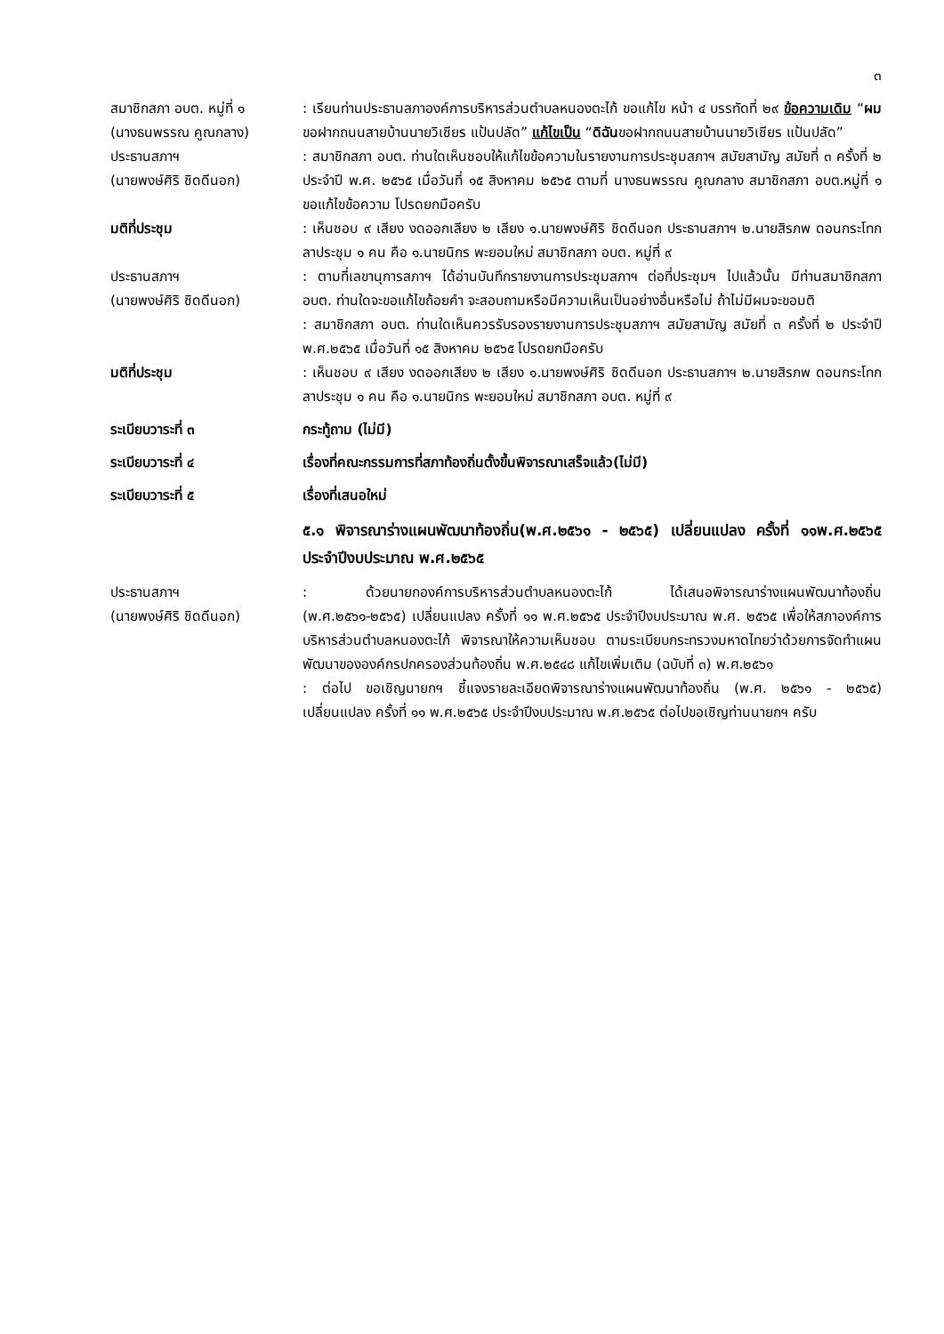๓
สมาชิกสภา อบต. หมู่ที่ ๑
(นางธนพรรณ คูณกลาง)
: เรียนท่านประธานสภาองค์การบริหารส่วนตำบลหนองตะไก้ ขอแก้ไข หน้า ๔ บรรทัดที่ ๒๙ ข้อความเดิม “ผมขอฝากถนนสายบ้านนายวิเชียร แป้นปลัด” แก้ไขเป็น “ดิฉันขอฝากถนนสายบ้านนายวิเชียร แป้นปลัด”
ประธานสภาฯ
(นายพงษ์ศิริ ชิดดีนอก)
: สมาชิกสภา อบต. ท่านใดเห็นชอบให้แก้ไขข้อความในรายงานการประชุมสภาฯ สมัยสามัญ สมัยที่ ๓ ครั้งที่ ๒ ประจำปี พ.ศ. ๒๕๖๕ เมื่อวันที่ ๑๕ สิงหาคม ๒๕๖๕ ตามที่ นางธนพรรณ คูณกลาง สมาชิกสภา อบต.หมู่ที่ ๑ ขอแก้ไขข้อความ โปรดยกมือครับ
มติที่ประชุม : เห็นชอบ ๙ เสียง งดออกเสียง ๒ เสียง ๑.นายพงษ์ศิริ ชิดดีนอก ประธานสภาฯ ๒.นายสิรภพ ดอนกระโทก ลาประชุม ๑ คน คือ ๑.นายนิกร พะยอมใหม่ สมาชิกสภา อบต. หมู่ที่ ๙
ประธานสภาฯ
(นายพงษ์ศิริ ชิดดีนอก)
: ตามที่เลขานุการสภาฯ ได้อ่านบันทึกรายงานการประชุมสภาฯ ต่อที่ประชุมฯ ไปแล้วนั้น มีท่านสมาชิกสภา อบต. ท่านใดจะขอแก้ไขถ้อยคำ จะสอบถามหรือมีความเห็นเป็นอย่างอื่นหรือไม่ ถ้าไม่มีผมจะขอมติ
: สมาชิกสภา อบต. ท่านใดเห็นควรรับรองรายงานการประชุมสภาฯ สมัยสามัญ สมัยที่ ๓ ครั้งที่ ๒ ประจำปี พ.ศ.๒๕๖๕ เมื่อวันที่ ๑๕ สิงหาคม ๒๕๖๕ โปรดยกมือครับ
มติที่ประชุม : เห็นชอบ ๙ เสียง งดออกเสียง ๒ เสียง ๑.นายพงษ์ศิริ ชิดดีนอก ประธานสภาฯ ๒.นายสิรภพ ดอนกระโทก ลาประชุม ๑ คน คือ ๑.นายนิกร พะยอมใหม่ สมาชิกสภา อบต. หมู่ที่ ๙
ระเบียบวาระที่ ๓ กระทู้ถาม (ไม่มี)
ระเบียบวาระที่ ๔ เรื่องที่คณะกรรมการที่สภาท้องถิ่นตั้งขึ้นพิจารณาเสร็จแล้ว(ไม่มี)
ระเบียบวาระที่ ๕ เรื่องที่เสนอใหม่
๕.๑ พิจารณาร่างแผนพัฒนาท้องถิ่น(พ.ศ.๒๕๖๑ - ๒๕๖๕) เปลี่ยนแปลง ครั้งที่ ๑๑พ.ศ.๒๕๖๕ ประจำปีงบประมาณ พ.ศ.๒๕๖๕
ประธานสภาฯ
(นายพงษ์ศิริ ชิดดีนอก)
: ด้วยนายกองค์การบริหารส่วนตำบลหนองตะไก้ ได้เสนอพิจารณาร่างแผนพัฒนาท้องถิ่น (พ.ศ.๒๕๖๑-๒๕๖๕) เปลี่ยนแปลง ครั้งที่ ๑๑ พ.ศ.๒๕๖๕ ประจำปีงบประมาณ พ.ศ. ๒๕๖๕ เพื่อให้สภาองค์การบริหารส่วนตำบลหนองตะไก้ พิจารณาให้ความเห็นชอบ ตามระเบียบกระทรวงมหาดไทยว่าด้วยการจัดทำแผนพัฒนาขององค์กรปกครองส่วนท้องถิ่น พ.ศ.๒๕๔๘ แก้ไขเพิ่มเติม (ฉบับที่ ๓) พ.ศ.๒๕๖๑
: ต่อไป ขอเชิญนายกฯ ชี้แจงรายละเอียดพิจารณาร่างแผนพัฒนาท้องถิ่น (พ.ศ. ๒๕๖๑ - ๒๕๖๕) เปลี่ยนแปลง ครั้งที่ ๑๑ พ.ศ.๒๕๖๕ ประจำปีงบประมาณ พ.ศ.๒๕๖๕ ต่อไปขอเชิญท่านนายกฯ ครับ